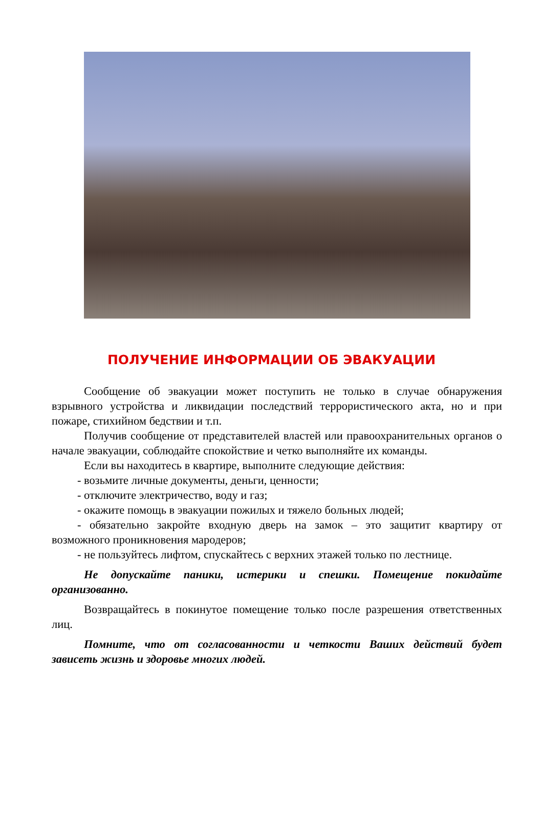ПОЛУЧЕНИЕ ИНФОРМАЦИИ ОБ ЭВАКУАЦИИ
Сообщение об эвакуации может поступить не только в случае обнаружения взрывного устройства и ликвидации последствий террористического акта, но и при пожаре, стихийном бедствии и т.п.
Получив сообщение от представителей властей или правоохранительных органов о начале эвакуации, соблюдайте спокойствие и четко выполняйте их команды.
Если вы находитесь в квартире, выполните следующие действия:
- возьмите личные документы, деньги, ценности;
- отключите электричество, воду и газ;
- окажите помощь в эвакуации пожилых и тяжело больных людей;
- обязательно закройте входную дверь на замок – это защитит квартиру от возможного проникновения мародеров;
- не пользуйтесь лифтом, спускайтесь с верхних этажей только по лестнице.
Не допускайте паники, истерики и спешки. Помещение покидайте организованно.
Возвращайтесь в покинутое помещение только после разрешения ответственных лиц.
Помните, что от согласованности и четкости Ваших действий будет зависеть жизнь и здоровье многих людей.